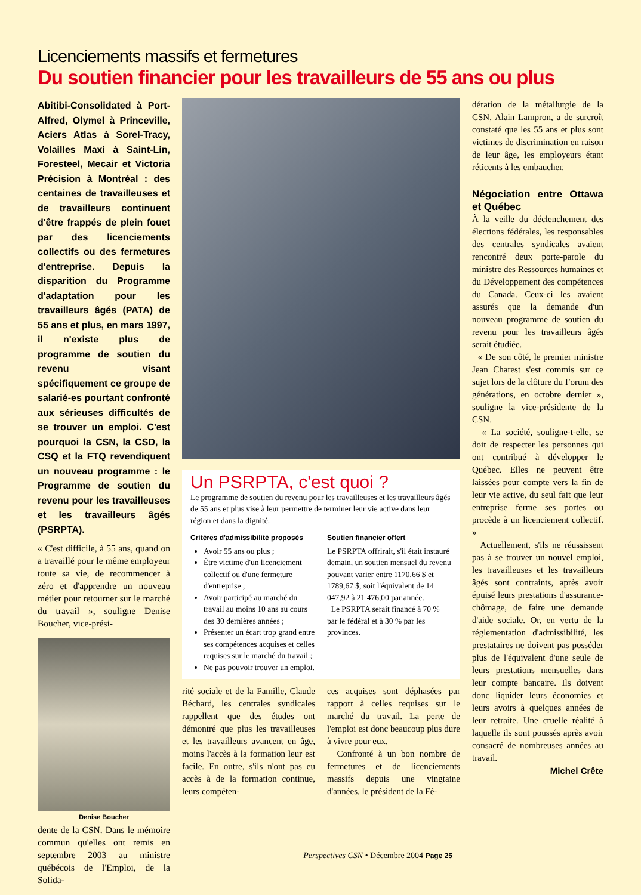Licenciements massifs et fermetures
Du soutien financier pour les travailleurs de 55 ans ou plus
Abitibi-Consolidated à Port-Alfred, Olymel à Princeville, Aciers Atlas à Sorel-Tracy, Volailles Maxi à Saint-Lin, Foresteel, Mecair et Victoria Précision à Montréal : des centaines de travailleuses et de travailleurs continuent d'être frappés de plein fouet par des licenciements collectifs ou des fermetures d'entreprise. Depuis la disparition du Programme d'adaptation pour les travailleurs âgés (PATA) de 55 ans et plus, en mars 1997, il n'existe plus de programme de soutien du revenu visant spécifiquement ce groupe de salarié-es pourtant confronté aux sérieuses difficultés de se trouver un emploi. C'est pourquoi la CSN, la CSD, la CSQ et la FTQ revendiquent un nouveau programme : le Programme de soutien du revenu pour les travailleuses et les travailleurs âgés (PSRPTA).
« C'est difficile, à 55 ans, quand on a travaillé pour le même employeur toute sa vie, de recommencer à zéro et d'apprendre un nouveau métier pour retourner sur le marché du travail », souligne Denise Boucher, vice-prési-
Denise Boucher
dente de la CSN. Dans le mémoire commun qu'elles ont remis en septembre 2003 au ministre québécois de l'Emploi, de la Solida-
Un PSRPTA, c'est quoi ?
Le programme de soutien du revenu pour les travailleuses et les travailleurs âgés de 55 ans et plus vise à leur permettre de terminer leur vie active dans leur région et dans la dignité.
Critères d'admissibilité proposés
Avoir 55 ans ou plus ;
Être victime d'un licenciement collectif ou d'une fermeture d'entreprise ;
Avoir participé au marché du travail au moins 10 ans au cours des 30 dernières années ;
Présenter un écart trop grand entre ses compétences acquises et celles requises sur le marché du travail ;
Ne pas pouvoir trouver un emploi.
Soutien financier offert
Le PSRPTA offrirait, s'il était instauré demain, un soutien mensuel du revenu pouvant varier entre 1170,66 $ et 1789,67 $, soit l'équivalent de 14 047,92 à 21 476,00 par année.
Le PSRPTA serait financé à 70 % par le fédéral et à 30 % par les provinces.
rité sociale et de la Famille, Claude Béchard, les centrales syndicales rappellent que des études ont démontré que plus les travailleuses et les travailleurs avancent en âge, moins l'accès à la formation leur est facile. En outre, s'ils n'ont pas eu accès à de la formation continue, leurs compéten-
ces acquises sont déphasées par rapport à celles requises sur le marché du travail. La perte de l'emploi est donc beaucoup plus dure à vivre pour eux.
Confronté à un bon nombre de fermetures et de licenciements massifs depuis une vingtaine d'années, le président de la Fé-
dération de la métallurgie de la CSN, Alain Lampron, a de surcroît constaté que les 55 ans et plus sont victimes de discrimination en raison de leur âge, les employeurs étant réticents à les embaucher.
Négociation entre Ottawa et Québec
À la veille du déclenchement des élections fédérales, les responsables des centrales syndicales avaient rencontré deux porte-parole du ministre des Ressources humaines et du Développement des compétences du Canada. Ceux-ci les avaient assurés que la demande d'un nouveau programme de soutien du revenu pour les travailleurs âgés serait étudiée.
« De son côté, le premier ministre Jean Charest s'est commis sur ce sujet lors de la clôture du Forum des générations, en octobre dernier », souligne la vice-présidente de la CSN.
« La société, souligne-t-elle, se doit de respecter les personnes qui ont contribué à développer le Québec. Elles ne peuvent être laissées pour compte vers la fin de leur vie active, du seul fait que leur entreprise ferme ses portes ou procède à un licenciement collectif. »
Actuellement, s'ils ne réussissent pas à se trouver un nouvel emploi, les travailleuses et les travailleurs âgés sont contraints, après avoir épuisé leurs prestations d'assurance-chômage, de faire une demande d'aide sociale. Or, en vertu de la réglementation d'admissibilité, les prestataires ne doivent pas posséder plus de l'équivalent d'une seule de leurs prestations mensuelles dans leur compte bancaire. Ils doivent donc liquider leurs économies et leurs avoirs à quelques années de leur retraite. Une cruelle réalité à laquelle ils sont poussés après avoir consacré de nombreuses années au travail.
Michel Crête
Perspectives CSN • Décembre 2004 Page 25